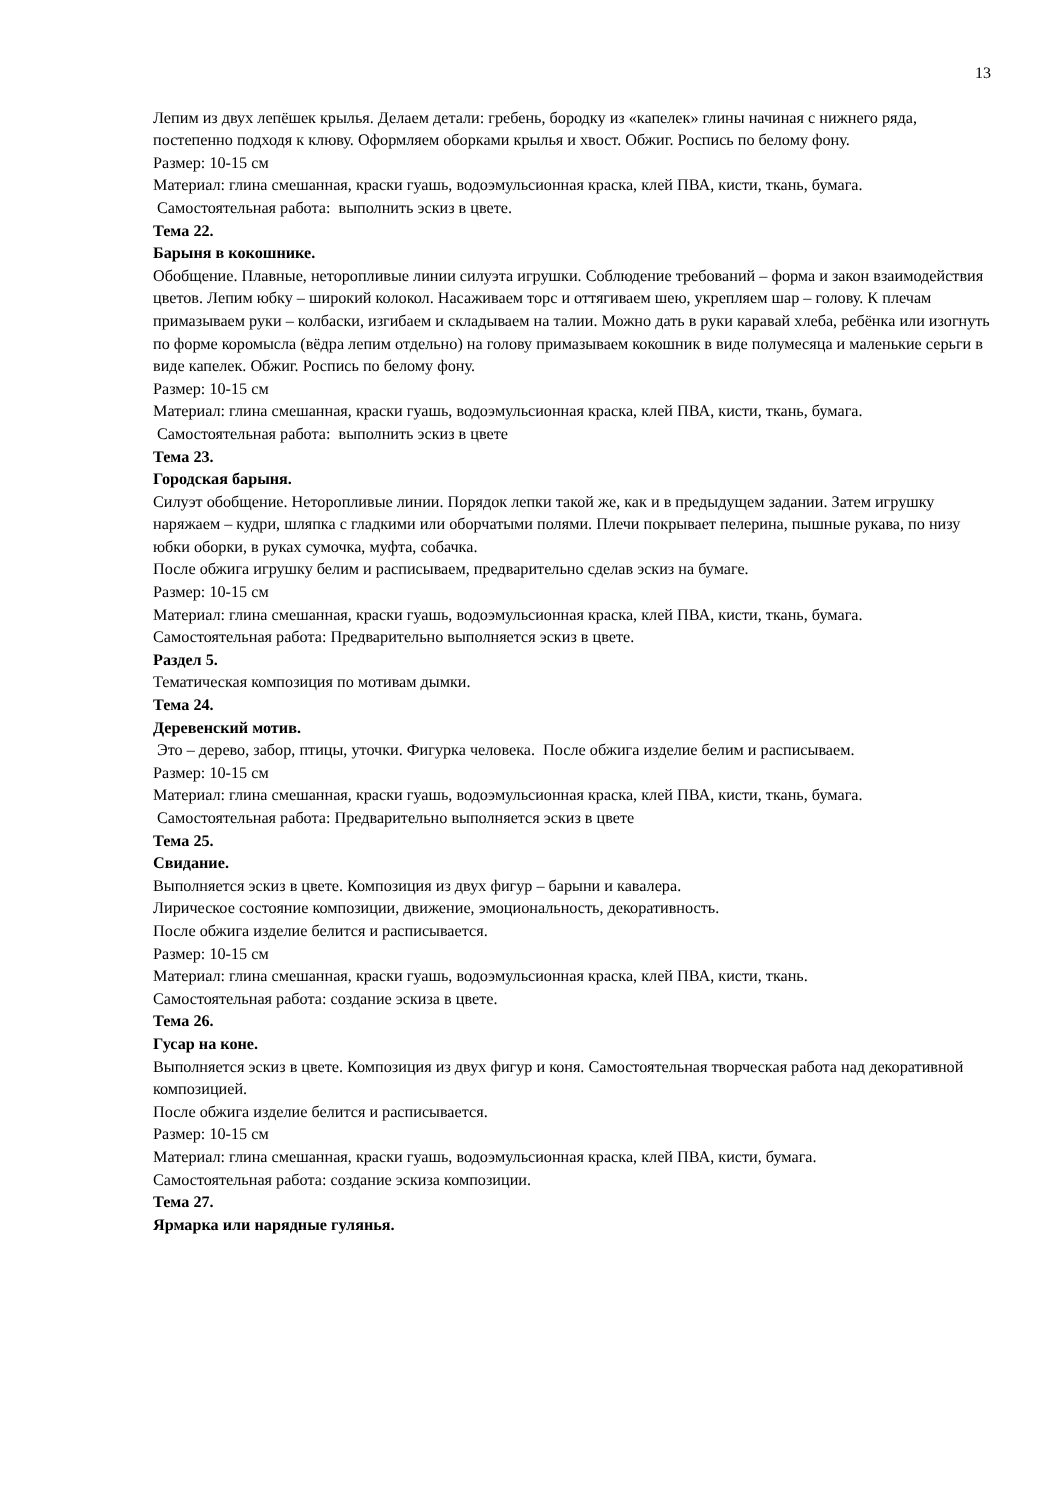13
Лепим из двух лепёшек крылья. Делаем детали: гребень, бородку из «капелек» глины начиная с нижнего ряда, постепенно подходя к клюву. Оформляем оборками крылья и хвост. Обжиг. Роспись по белому фону.
Размер: 10-15 см
Материал: глина смешанная, краски гуашь, водоэмульсионная краска, клей ПВА, кисти, ткань, бумага.
Самостоятельная работа: выполнить эскиз в цвете.
Тема 22.
Барыня в кокошнике.
Обобщение. Плавные, неторопливые линии силуэта игрушки. Соблюдение требований – форма и закон взаимодействия цветов. Лепим юбку – широкий колокол. Насаживаем торс и оттягиваем шею, укрепляем шар – голову. К плечам примазываем руки – колбаски, изгибаем и складываем на талии. Можно дать в руки каравай хлеба, ребёнка или изогнуть по форме коромысла (вёдра лепим отдельно) на голову примазываем кокошник в виде полумесяца и маленькие серьги в виде капелек. Обжиг. Роспись по белому фону.
Размер: 10-15 см
Материал: глина смешанная, краски гуашь, водоэмульсионная краска, клей ПВА, кисти, ткань, бумага.
Самостоятельная работа: выполнить эскиз в цвете
Тема 23.
Городская барыня.
Силуэт обобщение. Неторопливые линии. Порядок лепки такой же, как и в предыдущем задании. Затем игрушку наряжаем – кудри, шляпка с гладкими или оборчатыми полями. Плечи покрывает пелерина, пышные рукава, по низу юбки оборки, в руках сумочка, муфта, собачка.
После обжига игрушку белим и расписываем, предварительно сделав эскиз на бумаге.
Размер: 10-15 см
Материал: глина смешанная, краски гуашь, водоэмульсионная краска, клей ПВА, кисти, ткань, бумага.
Самостоятельная работа: Предварительно выполняется эскиз в цвете.
Раздел 5.
Тематическая композиция по мотивам дымки.
Тема 24.
Деревенский мотив.
Это – дерево, забор, птицы, уточки. Фигурка человека. После обжига изделие белим и расписываем.
Размер: 10-15 см
Материал: глина смешанная, краски гуашь, водоэмульсионная краска, клей ПВА, кисти, ткань, бумага.
Самостоятельная работа: Предварительно выполняется эскиз в цвете
Тема 25.
Свидание.
Выполняется эскиз в цвете. Композиция из двух фигур – барыни и кавалера.
Лирическое состояние композиции, движение, эмоциональность, декоративность.
После обжига изделие белится и расписывается.
Размер: 10-15 см
Материал: глина смешанная, краски гуашь, водоэмульсионная краска, клей ПВА, кисти, ткань.
Самостоятельная работа: создание эскиза в цвете.
Тема 26.
Гусар на коне.
Выполняется эскиз в цвете. Композиция из двух фигур и коня. Самостоятельная творческая работа над декоративной композицией.
После обжига изделие белится и расписывается.
Размер: 10-15 см
Материал: глина смешанная, краски гуашь, водоэмульсионная краска, клей ПВА, кисти, бумага.
Самостоятельная работа: создание эскиза композиции.
Тема 27.
Ярмарка или нарядные гулянья.